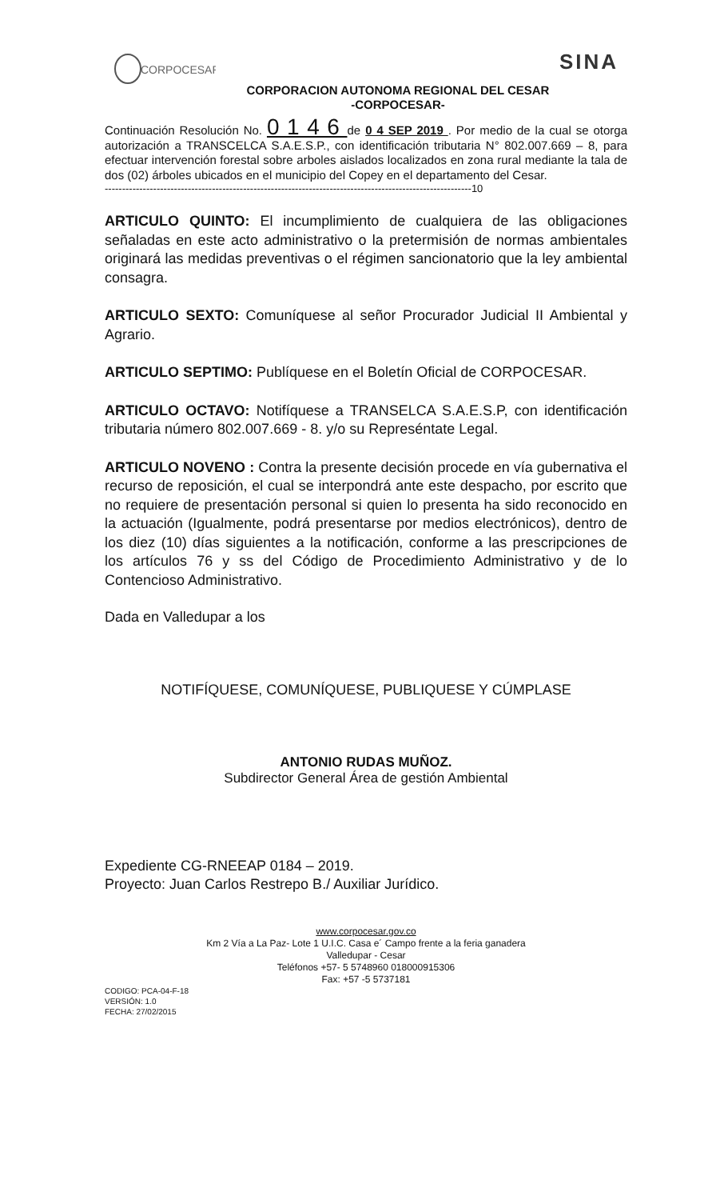CORPOCESAR
SINA
CORPORACION AUTONOMA REGIONAL DEL CESAR
-CORPOCESAR-
Continuación Resolución No. 0 1 4 6 de 0 4 SEP 2019 . Por medio de la cual se otorga autorización a TRANSCELCA S.A.E.S.P., con identificación tributaria N° 802.007.669 – 8, para efectuar intervención forestal sobre arboles aislados localizados en zona rural mediante la tala de dos (02) árboles ubicados en el municipio del Copey en el departamento del Cesar.
----------------------------------------------------------------------------------------------------------10
ARTICULO QUINTO: El incumplimiento de cualquiera de las obligaciones señaladas en este acto administrativo o la pretermisión de normas ambientales originará las medidas preventivas o el régimen sancionatorio que la ley ambiental consagra.
ARTICULO SEXTO: Comuníquese al señor Procurador Judicial II Ambiental y Agrario.
ARTICULO SEPTIMO: Publíquese en el Boletín Oficial de CORPOCESAR.
ARTICULO OCTAVO: Notifíquese a TRANSELCA S.A.E.S.P, con identificación tributaria número 802.007.669 - 8. y/o su Represéntate Legal.
ARTICULO NOVENO : Contra la presente decisión procede en vía gubernativa el recurso de reposición, el cual se interpondrá ante este despacho, por escrito que no requiere de presentación personal si quien lo presenta ha sido reconocido en la actuación (Igualmente, podrá presentarse por medios electrónicos), dentro de los diez (10) días siguientes a la notificación, conforme a las prescripciones de los artículos 76 y ss del Código de Procedimiento Administrativo y de lo Contencioso Administrativo.
Dada en Valledupar a los
NOTIFÍQUESE, COMUNÍQUESE, PUBLIQUESE Y CÚMPLASE
ANTONIO RUDAS MUÑOZ.
Subdirector General Área de gestión Ambiental
Expediente CG-RNEEAP 0184 – 2019.
Proyecto: Juan Carlos Restrepo B./ Auxiliar Jurídico.
www.corpocesar.gov.co
Km 2 Vía a La Paz- Lote 1 U.I.C. Casa e´ Campo frente a la feria ganadera
Valledupar - Cesar
Teléfonos +57- 5 5748960 018000915306
Fax: +57 -5 5737181
CODIGO: PCA-04-F-18
VERSIÓN: 1.0
FECHA: 27/02/2015